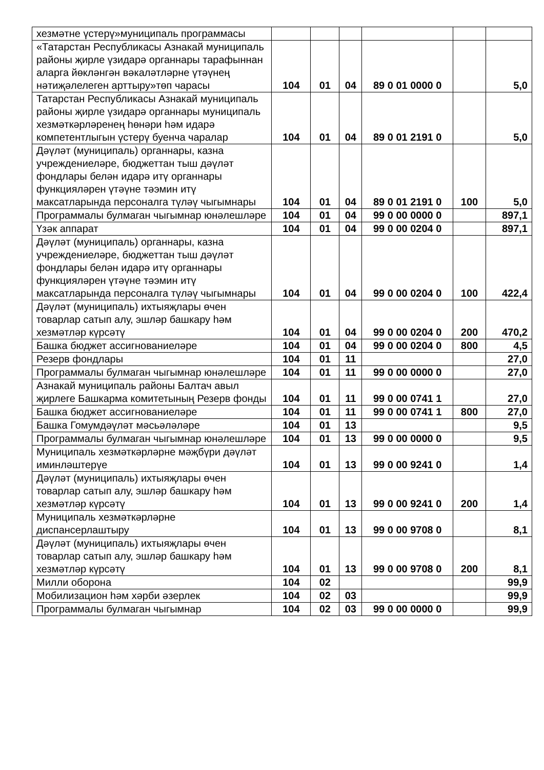| хезмәтне үстерү»муниципаль программасы | | | | | | |
| «Татарстан Республикасы Азнакай муниципаль районы җирле үзидарә органнары тарафыннан аларга йөкләнгән вәкаләтләрне үтәүнең нәтиҗәлелеген арттыру»төп чарасы | 104 | 01 | 04 | 89 0 01 0000 0 | | 5,0 |
| Татарстан Республикасы Азнакай муниципаль районы җирле үзидарә органнары муниципаль хезмәткәрләренең һөнәри һәм идарә компетентлыгын үстерү буенча чаралар | 104 | 01 | 04 | 89 0 01 2191 0 | | 5,0 |
| Дәүләт (муниципаль) органнары, казна учреждениеләре, бюджеттан тыш дәүләт фондлары белән идарә итү органнары функцияләрен үтәүне тәэмин итү максатларында персоналга түләү чыгымнары | 104 | 01 | 04 | 89 0 01 2191 0 | 100 | 5,0 |
| Программалы булмаган чыгымнар юнәлешләре | 104 | 01 | 04 | 99 0 00 0000 0 | | 897,1 |
| Үзәк аппарат | 104 | 01 | 04 | 99 0 00 0204 0 | | 897,1 |
| Дәүләт (муниципаль) органнары, казна учреждениеләре, бюджеттан тыш дәүләт фондлары белән идарә итү органнары функцияләрен үтәүне тәэмин итү максатларында персоналга түләү чыгымнары | 104 | 01 | 04 | 99 0 00 0204 0 | 100 | 422,4 |
| Дәүләт (муниципаль) ихтыяҗлары өчен товарлар сатып алу, эшләр башкару һәм хезмәтләр күрсәтү | 104 | 01 | 04 | 99 0 00 0204 0 | 200 | 470,2 |
| Башка бюджет ассигнованиеләре | 104 | 01 | 04 | 99 0 00 0204 0 | 800 | 4,5 |
| Резерв фондлары | 104 | 01 | 11 | | | 27,0 |
| Программалы булмаган чыгымнар юнәлешләре | 104 | 01 | 11 | 99 0 00 0000 0 | | 27,0 |
| Азнакай муниципаль районы Балтач авыл җирлеге Башкарма комитетының Резерв фонды | 104 | 01 | 11 | 99 0 00 0741 1 | | 27,0 |
| Башка бюджет ассигнованиеләре | 104 | 01 | 11 | 99 0 00 0741 1 | 800 | 27,0 |
| Башка Гомумдәүләт мәсьәләләре | 104 | 01 | 13 | | | 9,5 |
| Программалы булмаган чыгымнар юнәлешләре | 104 | 01 | 13 | 99 0 00 0000 0 | | 9,5 |
| Муниципаль хезмәткәрләрне мәҗбүри дәүләт иминләштерүе | 104 | 01 | 13 | 99 0 00 9241 0 | | 1,4 |
| Дәүләт (муниципаль) ихтыяҗлары өчен товарлар сатып алу, эшләр башкару һәм хезмәтләр күрсәтү | 104 | 01 | 13 | 99 0 00 9241 0 | 200 | 1,4 |
| Муниципаль хезмәткәрләрне диспансерлаштыру | 104 | 01 | 13 | 99 0 00 9708 0 | | 8,1 |
| Дәүләт (муниципаль) ихтыяҗлары өчен товарлар сатып алу, эшләр башкару һәм хезмәтләр күрсәтү | 104 | 01 | 13 | 99 0 00 9708 0 | 200 | 8,1 |
| Милли оборона | 104 | 02 | | | | 99,9 |
| Мобилизацион һәм хәрби әзерлек | 104 | 02 | 03 | | | 99,9 |
| Программалы булмаган чыгымнар | 104 | 02 | 03 | 99 0 00 0000 0 | | 99,9 |